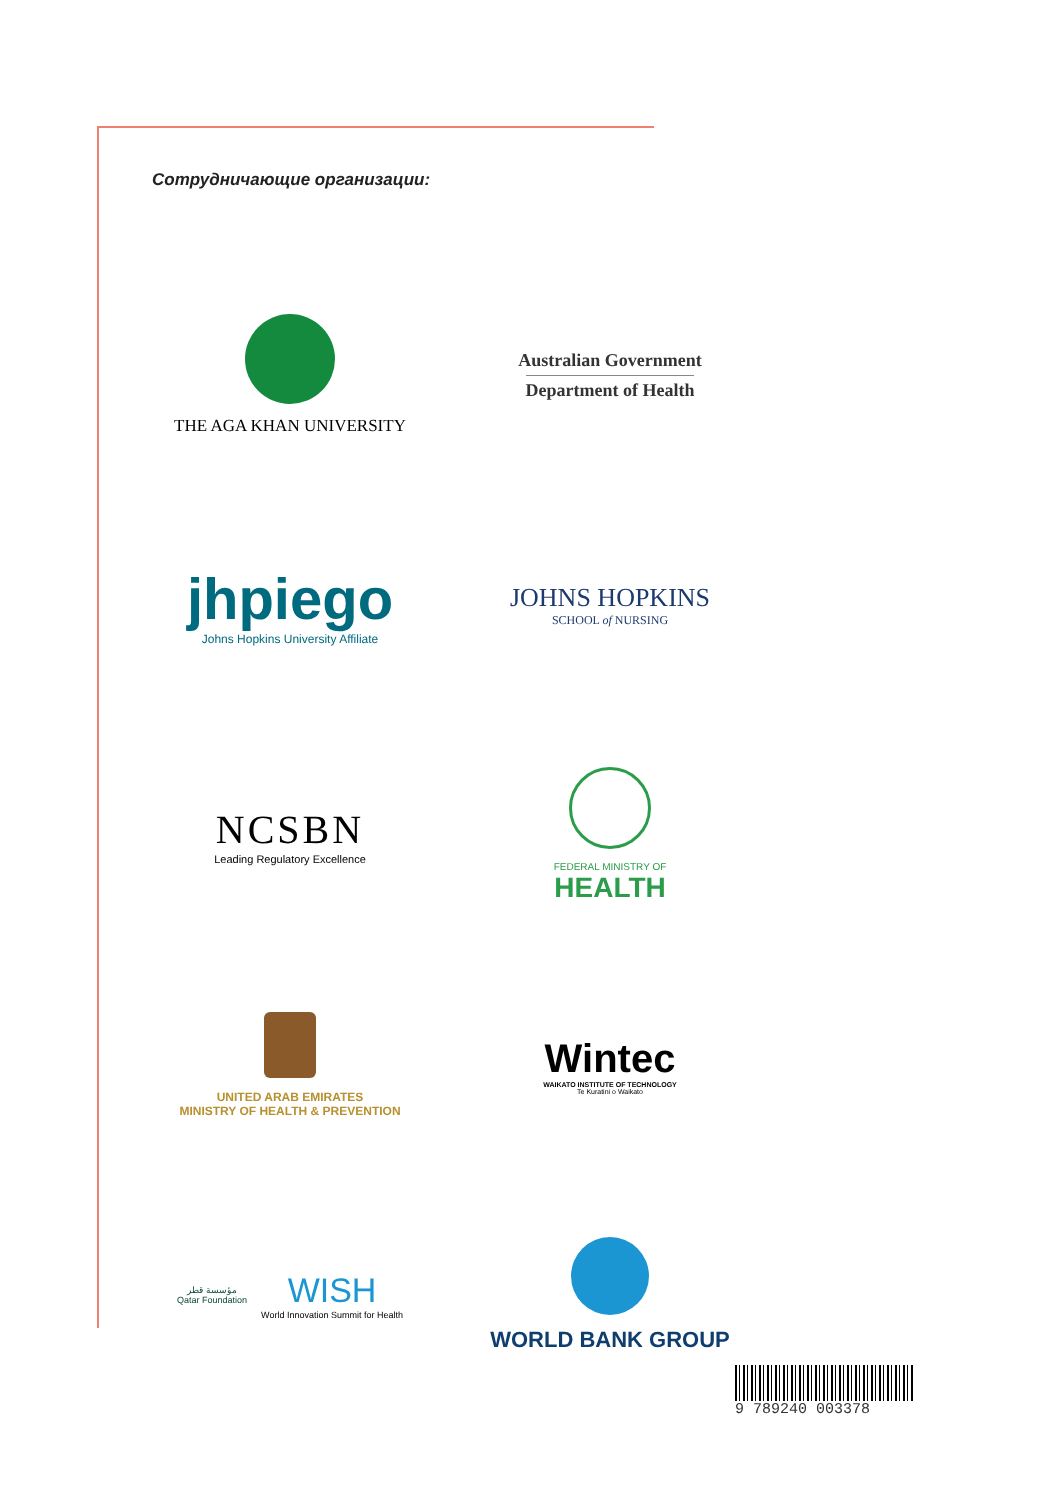Сотрудничающие организации:
THE AGA KHAN UNIVERSITY
Australian Government
Department of Health
jhpiego
Johns Hopkins University Affiliate
JOHNS HOPKINS
SCHOOL of NURSING
NCSBN
Leading Regulatory Excellence
FEDERAL MINISTRY OF
HEALTH
UNITED ARAB EMIRATES
MINISTRY OF HEALTH & PREVENTION
Wintec
WAIKATO INSTITUTE OF TECHNOLOGY
Te Kuratini o Waikato
مؤسسة قطر
Qatar Foundation
WISH
World Innovation Summit for Health
WORLD BANK GROUP
9 789240 003378